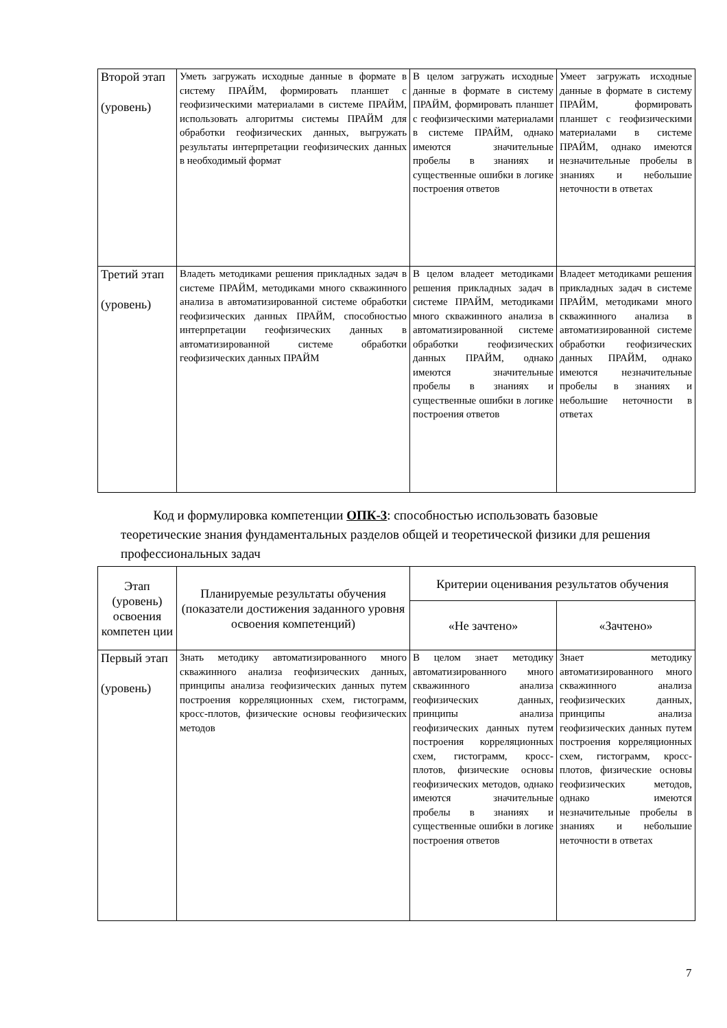| Второй этап (уровень) | Уметь загружать исходные данные в формате в систему ПРАЙМ, формировать планшет с геофизическими материалами в системе ПРАЙМ, использовать алгоритмы системы ПРАЙМ для обработки геофизических данных, выгружать результаты интерпретации геофизических данных в необходимый формат | В целом загружать исходные данные в формате в систему ПРАЙМ, формировать планшет с геофизическими материалами в системе ПРАЙМ, однако имеются значительные пробелы в знаниях и существенные ошибки в логике построения ответов | Умеет загружать исходные данные в формате в систему ПРАЙМ, формировать планшет с геофизическими материалами в системе ПРАЙМ, однако имеются незначительные пробелы в знаниях и небольшие неточности в ответах |
| Третий этап (уровень) | Владеть методиками решения прикладных задач в системе ПРАЙМ, методиками много скважинного анализа в автоматизированной системе обработки геофизических данных ПРАЙМ, способностью интерпретации геофизических данных в автоматизированной системе обработки геофизических данных ПРАЙМ | В целом владеет методиками решения прикладных задач в системе ПРАЙМ, методиками много скважинного анализа в автоматизированной системе обработки геофизических данных ПРАЙМ, однако имеются значительные пробелы в знаниях и существенные ошибки в логике построения ответов | Владеет методиками решения прикладных задач в системе ПРАЙМ, методиками много скважинного анализа в автоматизированной системе обработки геофизических данных ПРАЙМ, однако имеются незначительные пробелы в знаниях и небольшие неточности в ответах |
Код и формулировка компетенции ОПК-3: способностью использовать базовые теоретические знания фундаментальных разделов общей и теоретической физики для решения профессиональных задач
| Этап (уровень) освоения компетен ции | Планируемые результаты обучения (показатели достижения заданного уровня освоения компетенций) | Критерии оценивания результатов обучения | |
| --- | --- | --- | --- |
| | | «Не зачтено» | «Зачтено» |
| Первый этап (уровень) | Знать методику автоматизированного много скважинного анализа геофизических данных, принципы анализа геофизических данных путем построения корреляционных схем, гистограмм, кросс-плотов, физические основы геофизических методов | В целом знает методику автоматизированного много скважинного анализа геофизических данных, принципы анализа геофизических данных путем построения корреляционных схем, гистограмм, кросс-плотов, физические основы геофизических методов, однако имеются значительные пробелы в знаниях и существенные ошибки в логике построения ответов | Знает методику автоматизированного много скважинного анализа геофизических данных, принципы анализа геофизических данных путем построения корреляционных схем, гистограмм, кросс-плотов, физические основы геофизических методов, однако имеются незначительные пробелы в знаниях и небольшие неточности в ответах |
7